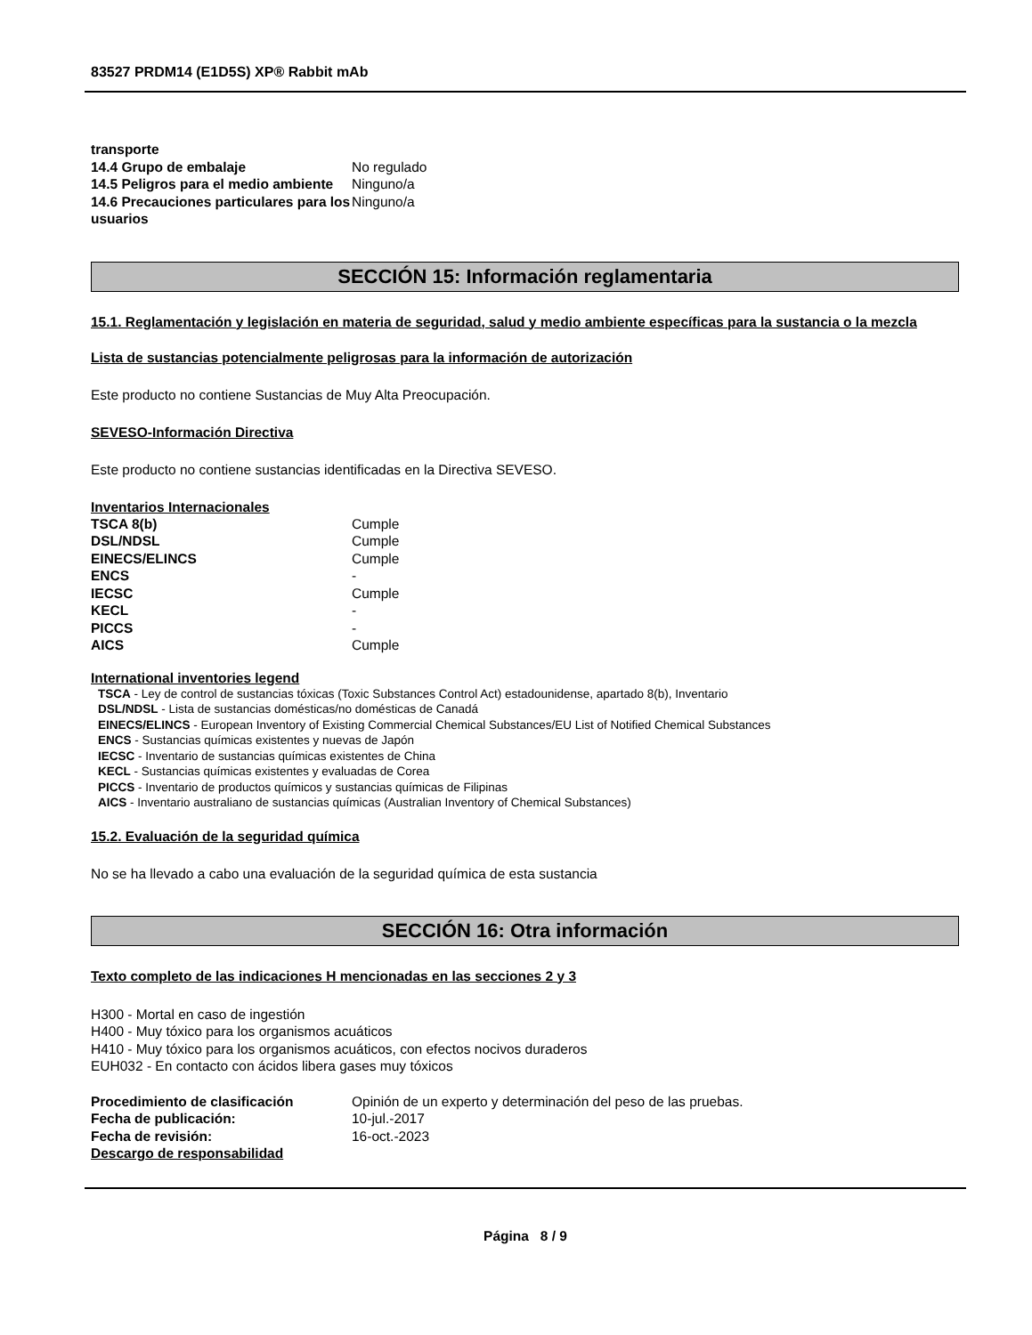83527 PRDM14 (E1D5S) XP® Rabbit mAb
| transporte | |
| 14.4 Grupo de embalaje | No regulado |
| 14.5 Peligros para el medio ambiente | Ninguno/a |
| 14.6 Precauciones particulares para los usuarios | Ninguno/a |
SECCIÓN 15: Información reglamentaria
15.1. Reglamentación y legislación en materia de seguridad, salud y medio ambiente específicas para la sustancia o la mezcla
Lista de sustancias potencialmente peligrosas para la información de autorización
Este producto no contiene Sustancias de Muy Alta Preocupación.
SEVESO-Información Directiva
Este producto no contiene sustancias identificadas en la Directiva SEVESO.
Inventarios Internacionales
| TSCA 8(b) | Cumple |
| DSL/NDSL | Cumple |
| EINECS/ELINCS | Cumple |
| ENCS | - |
| IECSC | Cumple |
| KECL | - |
| PICCS | - |
| AICS | Cumple |
International inventories legend
TSCA - Ley de control de sustancias tóxicas (Toxic Substances Control Act) estadounidense, apartado 8(b), Inventario
DSL/NDSL - Lista de sustancias domésticas/no domésticas de Canadá
EINECS/ELINCS - European Inventory of Existing Commercial Chemical Substances/EU List of Notified Chemical Substances
ENCS - Sustancias químicas existentes y nuevas de Japón
IECSC - Inventario de sustancias químicas existentes de China
KECL - Sustancias químicas existentes y evaluadas de Corea
PICCS - Inventario de productos químicos y sustancias químicas de Filipinas
AICS - Inventario australiano de sustancias químicas (Australian Inventory of Chemical Substances)
15.2. Evaluación de la seguridad química
No se ha llevado a cabo una evaluación de la seguridad química de esta sustancia
SECCIÓN 16: Otra información
Texto completo de las indicaciones H mencionadas en las secciones 2 y 3
H300 - Mortal en caso de ingestión
H400 - Muy tóxico para los organismos acuáticos
H410 - Muy tóxico para los organismos acuáticos, con efectos nocivos duraderos
EUH032 - En contacto con ácidos libera gases muy tóxicos
| Procedimiento de clasificación | Opinión de un experto y determinación del peso de las pruebas. |
| Fecha de publicación: | 10-jul.-2017 |
| Fecha de revisión: | 16-oct.-2023 |
| Descargo de responsabilidad | |
Página 8 / 9